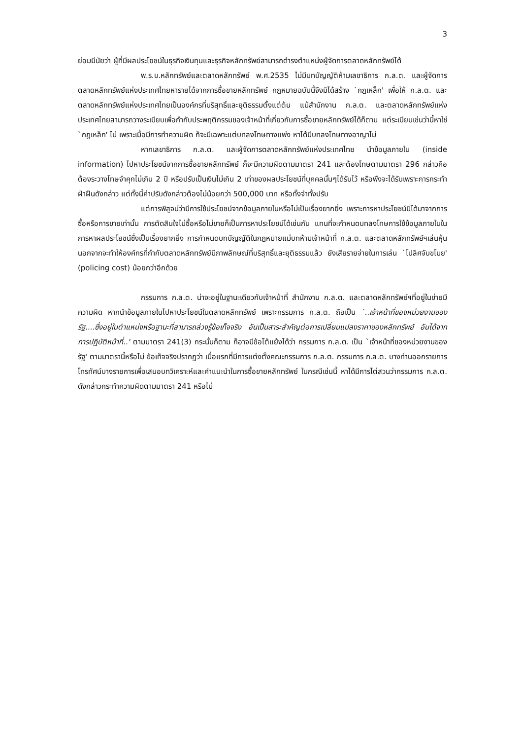3
ย่อมมีนัยว่า ผู้ที่มีผลประโยชน์ในธุรกิจเงินทุนและธุรกิจหลักทรัพย์สามารถดำรงตำแหน่งผู้จัดการตลาดหลักทรัพย์ได้
พ.ร.บ.หลักทรัพย์และตลาดหลักทรัพย์ พ.ศ.2535 ไม่มีบทบัญญัติห้ามเลขาธิการ ก.ล.ต. และผู้จัดการตลาดหลักทรัพย์แห่งประเทศไทยหารายได้จากการซื้อขายหลักทรัพย์ กฎหมายฉบับนี้จึงมิได้สร้าง `กฎเหล็ก' เพื่อให้ ก.ล.ต. และตลาดหลักทรัพย์แห่งประเทศไทยเป็นองค์กรที่บริสุทธิ์และยุติธรรมตั้งแต่ต้น แม้สำนักงาน ก.ล.ต. และตลาดหลักทรัพย์แห่งประเทศไทยสามารถวางระเบียบเพื่อกำกับประพฤติกรรมของเจ้าหน้าที่เกี่ยวกับการซื้อขายหลักทรัพย์ได้ก็ตาม แต่ระเบียบเช่นว่านี้หาใช่ `กฎเหล็ก' ไม่ เพราะเมื่อมีการทำความผิด ก็จะมีเฉพาะแต่บทลงโทษทางแพ่ง หาได้มีบทลงโทษทางอาญาไม่
หากเลขาธิการ ก.ล.ต. และผู้จัดการตลาดหลักทรัพย์แห่งประเทศไทย นำข้อมูลภายใน (inside information) ไปหาประโยชน์จากการซื้อขายหลักทรัพย์ ก็จะมีความผิดตามมาตรา 241 และต้องโทษตามมาตรา 296 กล่าวคือ ต้องระวางโทษจำคุกไม่เกิน 2 ปี หรือปรับเป็นเงินไม่เกิน 2 เท่าของผลประโยชน์ที่บุคคลนั้นๆได้รับไว้ หรือพึงจะได้รับเพราะการกระทำฝ่าฝืนดังกล่าว แต่ทั้งนี้ค่าปรับดังกล่าวต้องไม่น้อยกว่า 500,000 บาท หรือทั้งจำทั้งปรับ
แต่การพิสูจน์ว่ามีการใช้ประโยชน์จากข้อมูลภายในหรือไม่เป็นเรื่องยากยิ่ง เพราะการหาประโยชน์มิได้มาจากการซื้อหรือการขายเท่านั้น การตัดสินใจไม่ซื้อหรือไม่ขายก็เป็นการหาประโยชน์ได้เช่นกัน แทนที่จะกำหนดบทลงโทษการใช้ข้อมูลภายในในการหาผลประโยชน์ซึ่งเป็นเรื่องยากยิ่ง การกำหนดบทบัญญัติในกฎหมายแม่บทห้ามเจ้าหน้าที่ ก.ล.ต. และตลาดหลักทรัพย์ฯเล่นหุ้น นอกจากจะทำให้องค์กรที่กำกับตลาดหลักทรัพย์มีภาพลักษณ์ที่บริสุทธิ์และยุติธรรมแล้ว ยังเสียรายจ่ายในการเล่น `โปลิศจับขโมย' (policing cost) น้อยกว่าอีกด้วย
กรรมการ ก.ล.ต. น่าจะอยู่ในฐานะเดียวกับเจ้าหน้าที่ สำนักงาน ก.ล.ต. และตลาดหลักทรัพย์ฯที่อยู่ในข่ายมีความผิด หากนำข้อมูลภายในไปหาประโยชน์ในตลาดหลักทรัพย์ เพราะกรรมการ ก.ล.ต. ถือเป็น `..เจ้าหน้าที่ของหน่วยงานของรัฐ....ซึ่งอยู่ในตำแหน่งหรือฐานะที่สามารถล่วงรู้ข้อเท็จจริง อันเป็นสาระสำคัญต่อการเปลี่ยนแปลงราคาของหลักทรัพย์ อันได้จากการปฏิบัติหน้าที่..' ตามมาตรา 241(3) กระนั้นก็ตาม ก็อาจมีข้อโต้แย้งได้ว่า กรรมการ ก.ล.ต. เป็น `เจ้าหน้าที่ของหน่วยงานของรัฐ' ตามมาตรานี้หรือไม่ ข้อเท็จจริงปรากฏว่า เมื่อแรกที่มีการแต่งตั้งคณะกรรมการ ก.ล.ต. กรรมการ ก.ล.ต. บางท่านออกรายการโทรทัศน์บางรายการเพื่อเสนอบทวิเคราะห์และคำแนะนำในการซื้อขายหลักทรัพย์ ในกรณีเช่นนี้ หาได้มีการไต่สวนว่ากรรมการ ก.ล.ต. ดังกล่าวกระทำความผิดตามมาตรา 241 หรือไม่